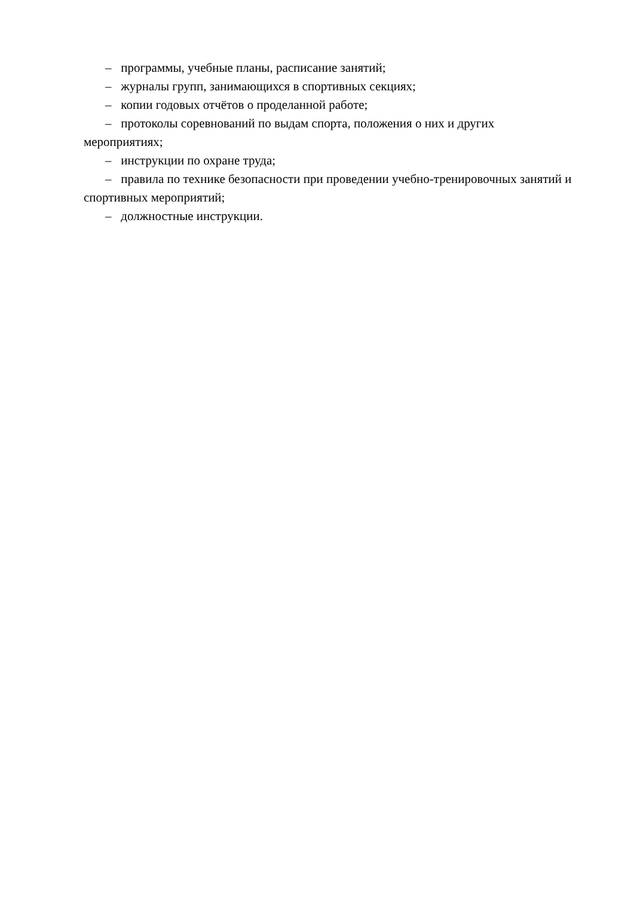– программы, учебные планы, расписание занятий;
– журналы групп, занимающихся в спортивных секциях;
– копии годовых отчётов о проделанной работе;
– протоколы соревнований по выдам спорта, положения о них и других мероприятиях;
– инструкции по охране труда;
– правила по технике безопасности при проведении учебно-тренировочных занятий и спортивных мероприятий;
– должностные инструкции.